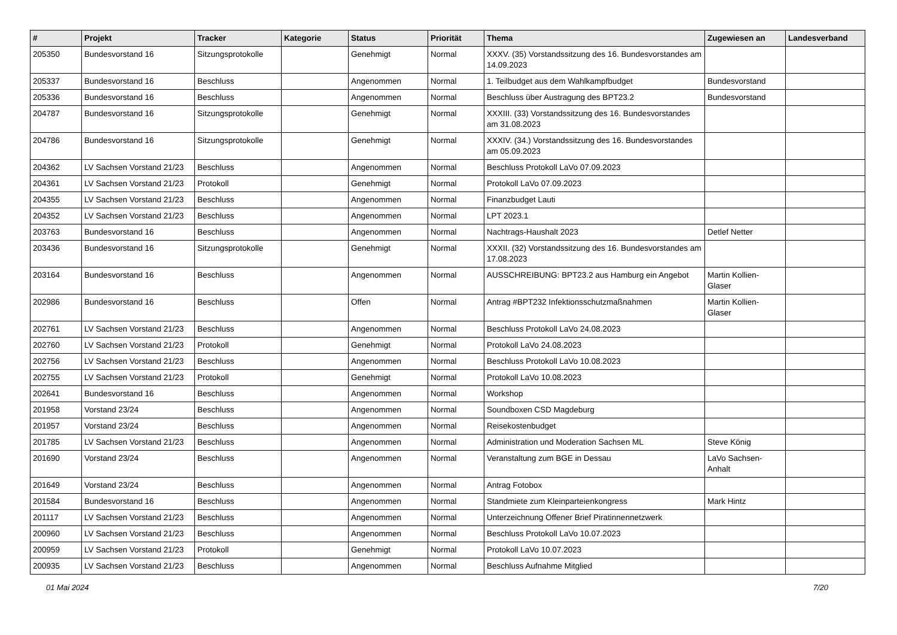| # | Projekt | Tracker | Kategorie | Status | Priorität | Thema | Zugewiesen an | Landesverband |
| --- | --- | --- | --- | --- | --- | --- | --- | --- |
| 205350 | Bundesvorstand 16 | Sitzungsprotokolle | | Genehmigt | Normal | XXXV. (35) Vorstandssitzung des 16. Bundesvorstandes am 14.09.2023 | | |
| 205337 | Bundesvorstand 16 | Beschluss | | Angenommen | Normal | 1. Teilbudget aus dem Wahlkampfbudget | Bundesvorstand | |
| 205336 | Bundesvorstand 16 | Beschluss | | Angenommen | Normal | Beschluss über Austragung des BPT23.2 | Bundesvorstand | |
| 204787 | Bundesvorstand 16 | Sitzungsprotokolle | | Genehmigt | Normal | XXXIII. (33) Vorstandssitzung des 16. Bundesvorstandes am 31.08.2023 | | |
| 204786 | Bundesvorstand 16 | Sitzungsprotokolle | | Genehmigt | Normal | XXXIV. (34.) Vorstandssitzung des 16. Bundesvorstandes am 05.09.2023 | | |
| 204362 | LV Sachsen Vorstand 21/23 | Beschluss | | Angenommen | Normal | Beschluss Protokoll LaVo 07.09.2023 | | |
| 204361 | LV Sachsen Vorstand 21/23 | Protokoll | | Genehmigt | Normal | Protokoll LaVo 07.09.2023 | | |
| 204355 | LV Sachsen Vorstand 21/23 | Beschluss | | Angenommen | Normal | Finanzbudget Lauti | | |
| 204352 | LV Sachsen Vorstand 21/23 | Beschluss | | Angenommen | Normal | LPT 2023.1 | | |
| 203763 | Bundesvorstand 16 | Beschluss | | Angenommen | Normal | Nachtrags-Haushalt 2023 | Detlef Netter | |
| 203436 | Bundesvorstand 16 | Sitzungsprotokolle | | Genehmigt | Normal | XXXII. (32) Vorstandssitzung des 16. Bundesvorstandes am 17.08.2023 | | |
| 203164 | Bundesvorstand 16 | Beschluss | | Angenommen | Normal | AUSSCHREIBUNG: BPT23.2 aus Hamburg ein Angebot | Martin Kollien-Glaser | |
| 202986 | Bundesvorstand 16 | Beschluss | | Offen | Normal | Antrag #BPT232 Infektionsschutzmaßnahmen | Martin Kollien-Glaser | |
| 202761 | LV Sachsen Vorstand 21/23 | Beschluss | | Angenommen | Normal | Beschluss Protokoll LaVo 24.08.2023 | | |
| 202760 | LV Sachsen Vorstand 21/23 | Protokoll | | Genehmigt | Normal | Protokoll LaVo 24.08.2023 | | |
| 202756 | LV Sachsen Vorstand 21/23 | Beschluss | | Angenommen | Normal | Beschluss Protokoll LaVo 10.08.2023 | | |
| 202755 | LV Sachsen Vorstand 21/23 | Protokoll | | Genehmigt | Normal | Protokoll LaVo 10.08.2023 | | |
| 202641 | Bundesvorstand 16 | Beschluss | | Angenommen | Normal | Workshop | | |
| 201958 | Vorstand 23/24 | Beschluss | | Angenommen | Normal | Soundboxen CSD Magdeburg | | |
| 201957 | Vorstand 23/24 | Beschluss | | Angenommen | Normal | Reisekostenbudget | | |
| 201785 | LV Sachsen Vorstand 21/23 | Beschluss | | Angenommen | Normal | Administration und Moderation Sachsen ML | Steve König | |
| 201690 | Vorstand 23/24 | Beschluss | | Angenommen | Normal | Veranstaltung zum BGE in Dessau | LaVo Sachsen-Anhalt | |
| 201649 | Vorstand 23/24 | Beschluss | | Angenommen | Normal | Antrag Fotobox | | |
| 201584 | Bundesvorstand 16 | Beschluss | | Angenommen | Normal | Standmiete zum Kleinparteienkongress | Mark Hintz | |
| 201117 | LV Sachsen Vorstand 21/23 | Beschluss | | Angenommen | Normal | Unterzeichnung Offener Brief Piratinnennetzwerk | | |
| 200960 | LV Sachsen Vorstand 21/23 | Beschluss | | Angenommen | Normal | Beschluss Protokoll LaVo 10.07.2023 | | |
| 200959 | LV Sachsen Vorstand 21/23 | Protokoll | | Genehmigt | Normal | Protokoll LaVo 10.07.2023 | | |
| 200935 | LV Sachsen Vorstand 21/23 | Beschluss | | Angenommen | Normal | Beschluss Aufnahme Mitglied | | |
01 Mai 2024 7/20